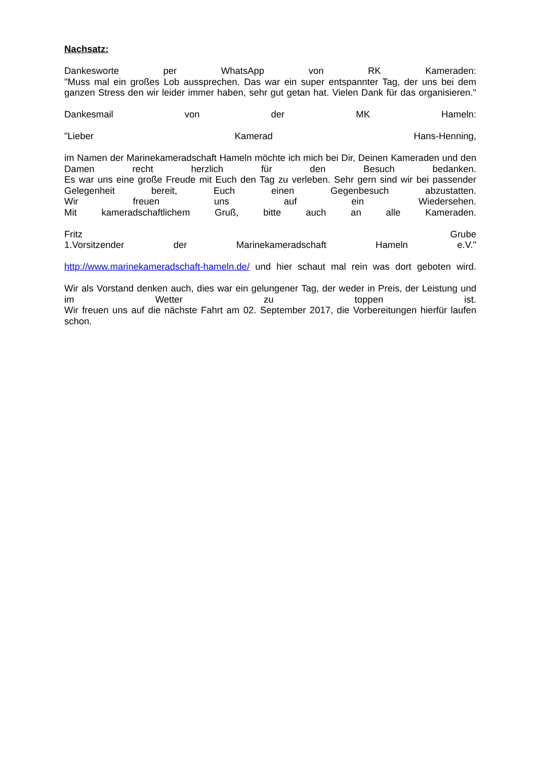Nachsatz:
Dankesworte per WhatsApp von RK Kameraden:
"Muss mal ein großes Lob aussprechen. Das war ein super entspannter Tag, der uns bei dem
ganzen Stress den wir leider immer haben, sehr gut getan hat. Vielen Dank für das organisieren."
Dankesmail von der MK Hameln:
"Lieber Kamerad Hans-Henning,
im Namen der Marinekameradschaft Hameln möchte ich mich bei Dir, Deinen Kameraden und den
Damen recht herzlich für den Besuch bedanken.
Es war uns eine große Freude mit Euch den Tag zu verleben. Sehr gern sind wir bei passender
Gelegenheit bereit, Euch einen Gegenbesuch abzustatten.
Wir freuen uns auf ein Wiedersehen.
Mit kameradschaftlichem Gruß, bitte auch an alle Kameraden.
Fritz Grube
1.Vorsitzender der Marinekameradschaft Hameln e.V."
http://www.marinekameradschaft-hameln.de/ und hier schaut mal rein was dort geboten wird.
Wir als Vorstand denken auch, dies war ein gelungener Tag, der weder in Preis, der Leistung und
im Wetter zu toppen ist.
Wir freuen uns auf die nächste Fahrt am 02. September 2017, die Vorbereitungen hierfür laufen
schon.